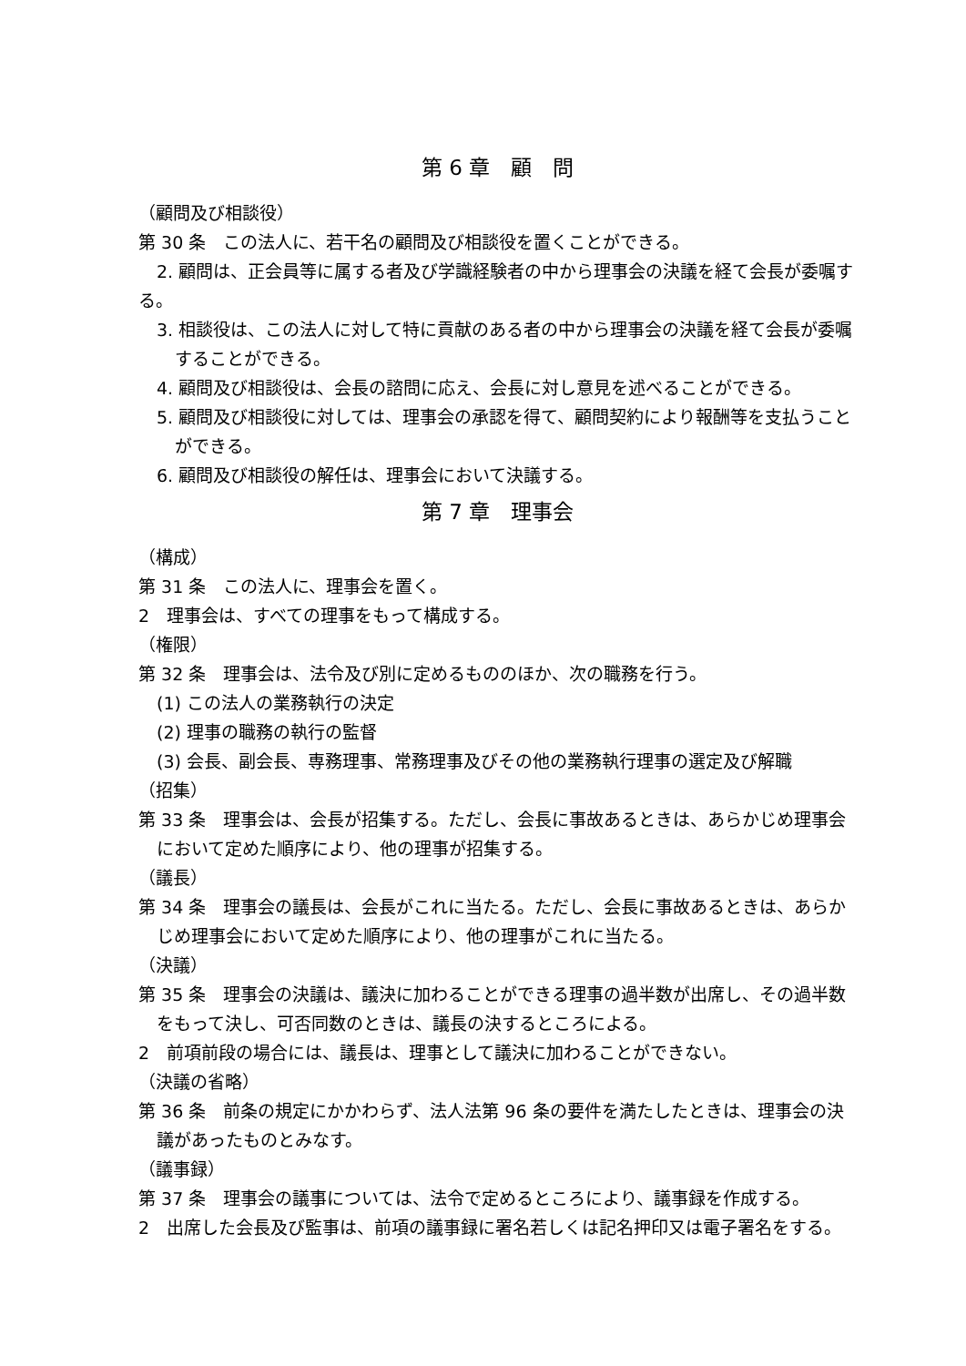第 6 章　顧　問
（顧問及び相談役）
第 30 条　この法人に、若干名の顧問及び相談役を置くことができる。
2. 顧問は、正会員等に属する者及び学識経験者の中から理事会の決議を経て会長が委嘱する。
3. 相談役は、この法人に対して特に貢献のある者の中から理事会の決議を経て会長が委嘱することができる。
4. 顧問及び相談役は、会長の諮問に応え、会長に対し意見を述べることができる。
5. 顧問及び相談役に対しては、理事会の承認を得て、顧問契約により報酬等を支払うことができる。
6. 顧問及び相談役の解任は、理事会において決議する。
第 7 章　理事会
（構成）
第 31 条　この法人に、理事会を置く。
2　理事会は、すべての理事をもって構成する。
（権限）
第 32 条　理事会は、法令及び別に定めるもののほか、次の職務を行う。
(1) この法人の業務執行の決定
(2) 理事の職務の執行の監督
(3) 会長、副会長、専務理事、常務理事及びその他の業務執行理事の選定及び解職
（招集）
第 33 条　理事会は、会長が招集する。ただし、会長に事故あるときは、あらかじめ理事会において定めた順序により、他の理事が招集する。
（議長）
第 34 条　理事会の議長は、会長がこれに当たる。ただし、会長に事故あるときは、あらかじめ理事会において定めた順序により、他の理事がこれに当たる。
（決議）
第 35 条　理事会の決議は、議決に加わることができる理事の過半数が出席し、その過半数をもって決し、可否同数のときは、議長の決するところによる。
2　前項前段の場合には、議長は、理事として議決に加わることができない。
（決議の省略）
第 36 条　前条の規定にかかわらず、法人法第 96 条の要件を満たしたときは、理事会の決議があったものとみなす。
（議事録）
第 37 条　理事会の議事については、法令で定めるところにより、議事録を作成する。
2　出席した会長及び監事は、前項の議事録に署名若しくは記名押印又は電子署名をする。